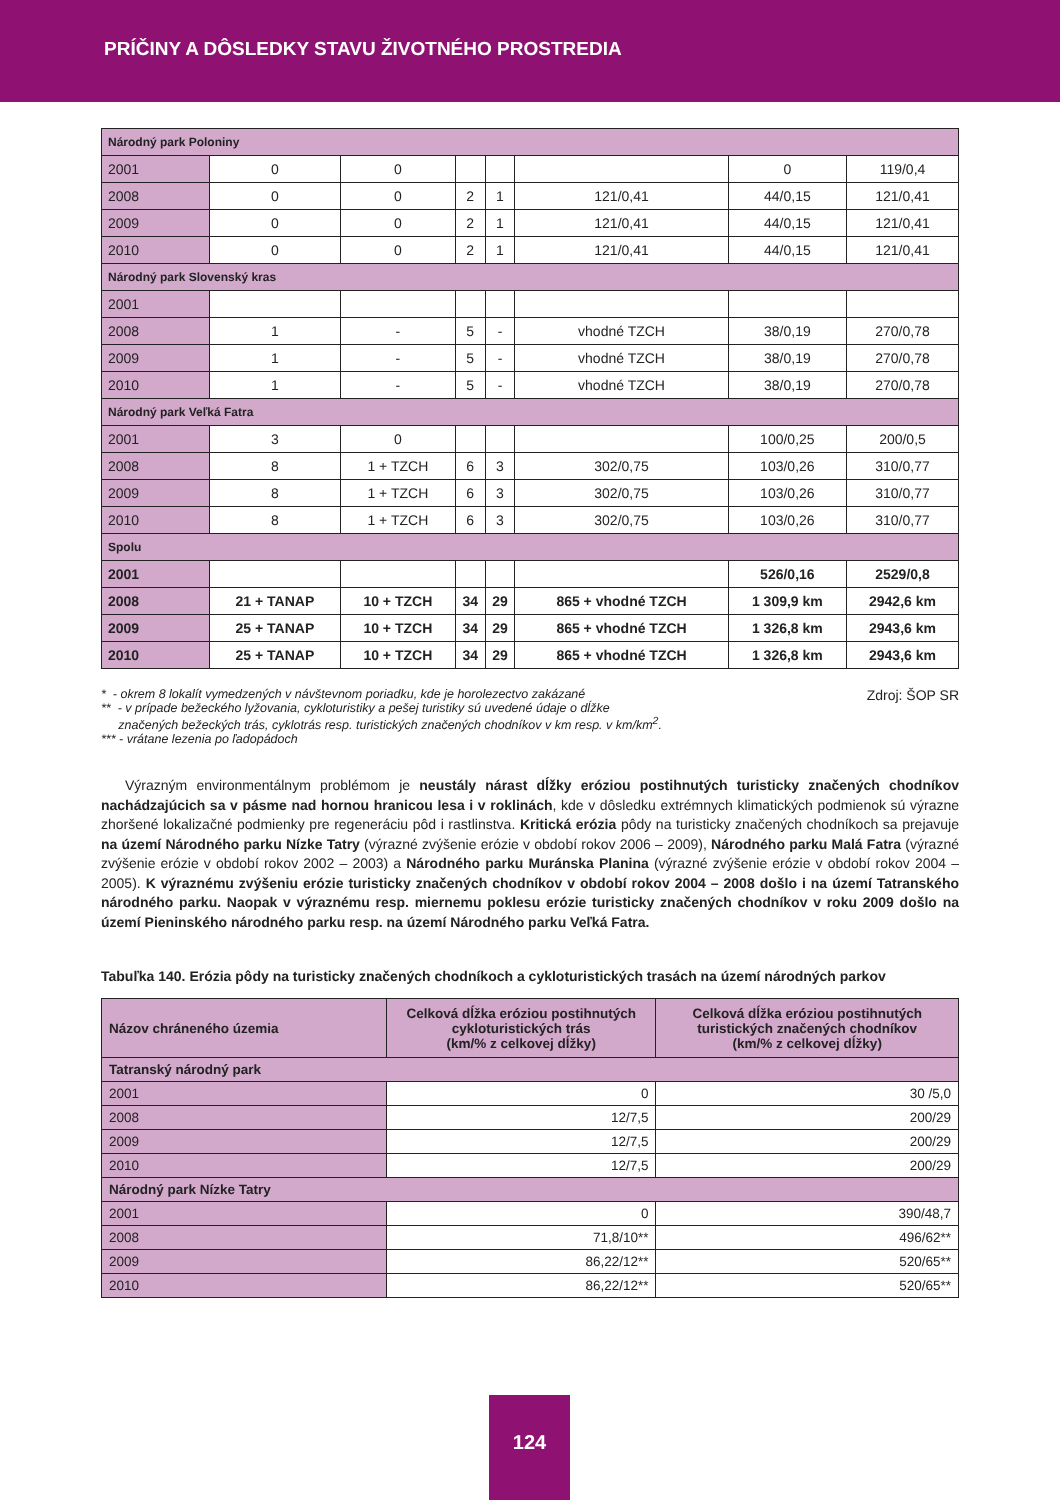PRÍČINY A DÔSLEDKY STAVU ŽIVOTNÉHO PROSTREDIA
| Národný park Poloniny | | | | | | | |
| 2001 | 0 | 0 | | | | 0 | 119/0,4 |
| 2008 | 0 | 0 | 2 | 1 | 121/0,41 | 44/0,15 | 121/0,41 |
| 2009 | 0 | 0 | 2 | 1 | 121/0,41 | 44/0,15 | 121/0,41 |
| 2010 | 0 | 0 | 2 | 1 | 121/0,41 | 44/0,15 | 121/0,41 |
| Národný park Slovenský kras | | | | | | | |
| 2001 | | | | | | | |
| 2008 | 1 | - | 5 | - | vhodné TZCH | 38/0,19 | 270/0,78 |
| 2009 | 1 | - | 5 | - | vhodné TZCH | 38/0,19 | 270/0,78 |
| 2010 | 1 | - | 5 | - | vhodné TZCH | 38/0,19 | 270/0,78 |
| Národný park Veľká Fatra | | | | | | | |
| 2001 | 3 | 0 | | | | 100/0,25 | 200/0,5 |
| 2008 | 8 | 1 + TZCH | 6 | 3 | 302/0,75 | 103/0,26 | 310/0,77 |
| 2009 | 8 | 1 + TZCH | 6 | 3 | 302/0,75 | 103/0,26 | 310/0,77 |
| 2010 | 8 | 1 + TZCH | 6 | 3 | 302/0,75 | 103/0,26 | 310/0,77 |
| Spolu | | | | | | | |
| 2001 | | | | | | 526/0,16 | 2529/0,8 |
| 2008 | 21 + TANAP | 10 + TZCH | 34 | 29 | 865 + vhodné TZCH | 1 309,9 km | 2942,6 km |
| 2009 | 25 + TANAP | 10 + TZCH | 34 | 29 | 865 + vhodné TZCH | 1 326,8 km | 2943,6 km |
| 2010 | 25 + TANAP | 10 + TZCH | 34 | 29 | 865 + vhodné TZCH | 1 326,8 km | 2943,6 km |
* - okrem 8 lokalít vymedzených v návštevnom poriadku, kde je horolezectvo zakázané
** - v prípade bežeckého lyžovania, cykloturistiky a pešej turistiky sú uvedené údaje o dĺžke
značených bežeckých trás, cyklotrás resp. turistických značených chodníkov v km resp. v km/km<sup>2</sup>.
*** - vrátane lezenia po ľadopádoch
Zdroj: ŠOP SR
Výrazným environmentálnym problémom je neustály nárast dĺžky eróziou postihnutých turisticky značených chodníkov nachádzajúcich sa v pásme nad hornou hranicou lesa i v roklinách, kde v dôsledku extrémnych klimatických podmienok sú výrazne zhoršené lokalizačné podmienky pre regeneráciu pôd i rastlinstva. Kritická erózia pôdy na turisticky značených chodníkoch sa prejavuje na území Národného parku Nízke Tatry (výrazné zvýšenie erózie v období rokov 2006 – 2009), Národného parku Malá Fatra (výrazné zvýšenie erózie v období rokov 2002 – 2003) a Národného parku Muránska Planina (výrazné zvýšenie erózie v období rokov 2004 – 2005). K výraznému zvýšeniu erózie turisticky značených chodníkov v období rokov 2004 – 2008 došlo i na území Tatranského národného parku. Naopak v výraznému resp. miernemu poklesu erózie turisticky značených chodníkov v roku 2009 došlo na území Pieninského národného parku resp. na území Národného parku Veľká Fatra.
Tabuľka 140. Erózia pôdy na turisticky značených chodníkoch a cykloturistických trasách na území národných parkov
| Názov chráneného územia | Celková dĺžka eróziou postihnutých cykloturistických trás (km/% z celkovej dĺžky) | Celková dĺžka eróziou postihnutých turistických značených chodníkov (km/% z celkovej dĺžky) |
| --- | --- | --- |
| Tatranský národný park | | |
| 2001 | 0 | 30 /5,0 |
| 2008 | 12/7,5 | 200/29 |
| 2009 | 12/7,5 | 200/29 |
| 2010 | 12/7,5 | 200/29 |
| Národný park Nízke Tatry | | |
| 2001 | 0 | 390/48,7 |
| 2008 | 71,8/10** | 496/62** |
| 2009 | 86,22/12** | 520/65** |
| 2010 | 86,22/12** | 520/65** |
124